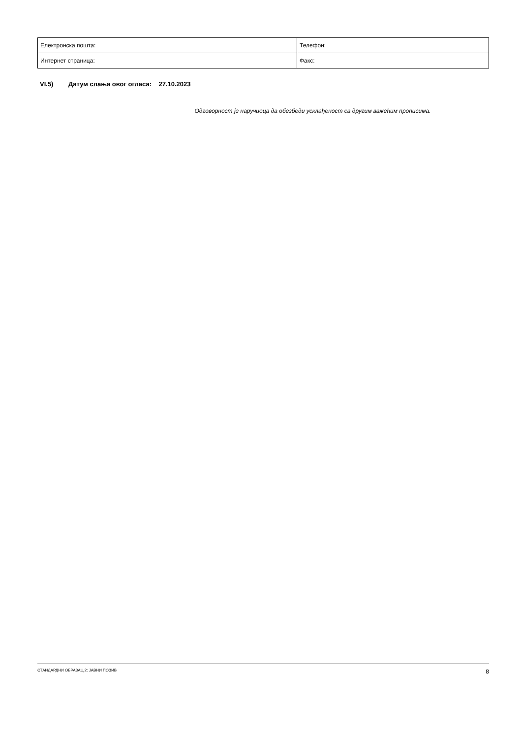| Електронска пошта: | Телефон: |
| Интернет страница: | Факс: |
VI.5) Датум слања овог огласа: 27.10.2023
Одговорност је наручиоца да обезбеди усклађеност са другим важећим прописима.
СТАНДАРДНИ ОБРАЗАЦ 2: ЈАВНИ ПОЗИВ 8